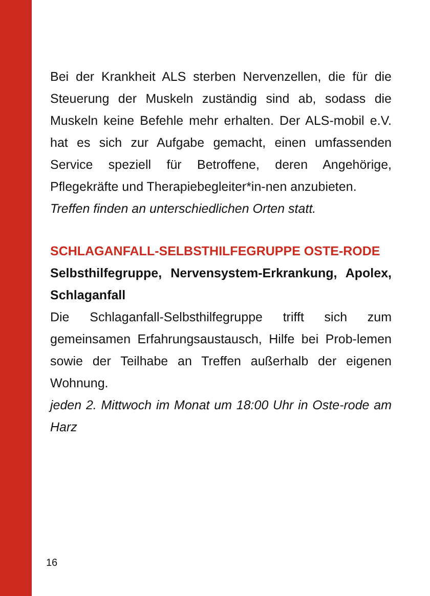Bei der Krankheit ALS sterben Nervenzellen, die für die Steuerung der Muskeln zuständig sind ab, sodass die Muskeln keine Befehle mehr erhalten. Der ALS-mobil e.V. hat es sich zur Aufgabe gemacht, einen umfassenden Service speziell für Betroffene, deren Angehörige, Pflegekräfte und Therapiebegleiter*in-nen anzubieten.
Treffen finden an unterschiedlichen Orten statt.
SCHLAGANFALL-SELBSTHILFEGRUPPE OSTE-RODE
Selbsthilfegruppe, Nervensystem-Erkrankung, Apolex, Schlaganfall
Die Schlaganfall-Selbsthilfegruppe trifft sich zum gemeinsamen Erfahrungsaustausch, Hilfe bei Prob-lemen sowie der Teilhabe an Treffen außerhalb der eigenen Wohnung.
jeden 2. Mittwoch im Monat um 18:00 Uhr in Oste-rode am Harz
16